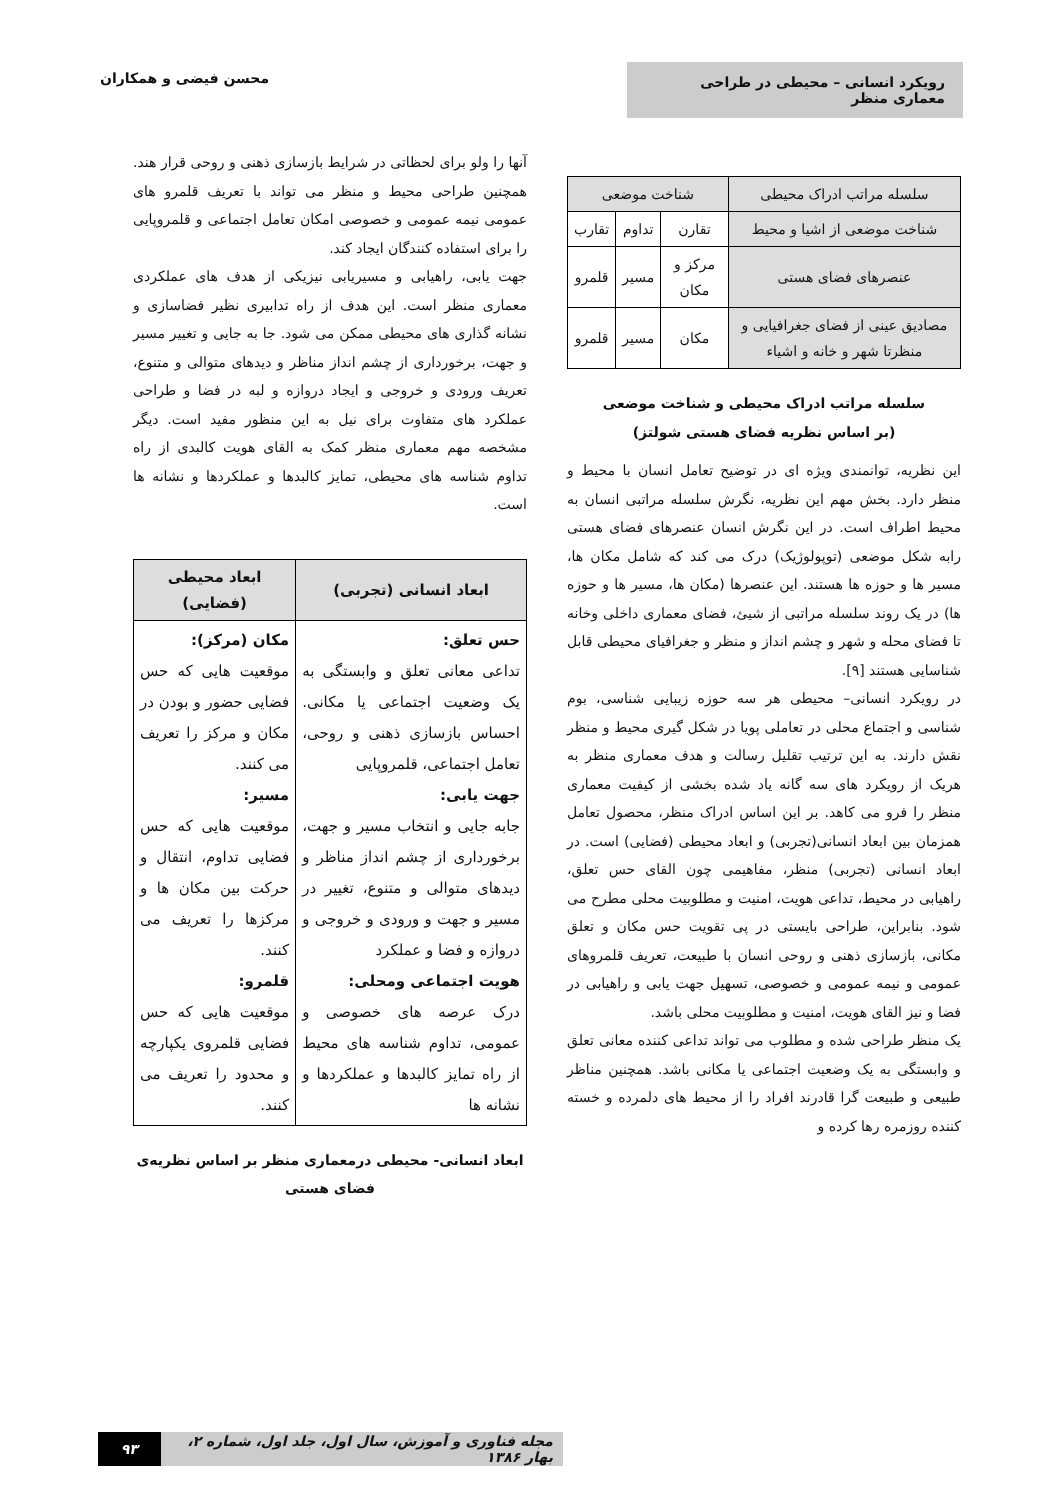رویکرد انسانی – محیطی در طراحی معماری منظر
محسن فیضی و همکاران
| سلسله مراتب ادراک محیطی | شناخت موضعی | | |
| شناخت موضعی از اشیا و محیط | تقارن | تداوم | تقارب |
| عنصرهای فضای هستی | مرکز و مکان | مسیر | قلمرو |
| مصادیق عینی از فضای جغرافیایی و منظرتا شهر و خانه و اشیاء | مکان | مسیر | قلمرو |
سلسله مراتب ادراک محیطی و شناخت موضعی
(بر اساس نظریه فضای هستی شولتز)
این نظریه، توانمندی ویژه ای در توضیح تعامل انسان با محیط و منظر دارد. بخش مهم این نظریه، نگرش سلسله مراتبی انسان به محیط اطراف است. در این نگرش انسان عنصرهای فضای هستی رابه شکل موضعی (توپولوژیک) درک می کند که شامل مکان ها، مسیر ها و حوزه ها هستند. این عنصرها (مکان ها، مسیر ها و حوزه ها) در یک روند سلسله مراتبی از شیئ، فضای معماری داخلی وخانه تا فضای محله و شهر و چشم انداز و منظر و جغرافیای محیطی قابل شناسایی هستند [۹].
در رویکرد انسانی– محیطی هر سه حوزه زیبایی شناسی، بوم شناسی و اجتماع محلی در تعاملی پویا در شکل گیری محیط و منظر نقش دارند. به این ترتیب تقلیل رسالت و هدف معماری منظر به هریک از رویکرد های سه گانه یاد شده بخشی از کیفیت معماری منظر را فرو می کاهد. بر این اساس ادراک منظر، محصول تعامل همزمان بین ابعاد انسانی(تجربی) و ابعاد محیطی (فضایی) است. در ابعاد انسانی (تجربی) منظر، مفاهیمی چون القای حس تعلق، راهیابی در محیط، تداعی هویت، امنیت و مطلوبیت محلی مطرح می شود. بنابراین، طراحی بایستی در پی تقویت حس مکان و تعلق مکانی، بازسازی ذهنی و روحی انسان با طبیعت، تعریف قلمروهای عمومی و نیمه عمومی و خصوصی، تسهیل جهت یابی و راهیابی در فضا و نیز القای هویت، امنیت و مطلوبیت محلی باشد.
یک منظر طراحی شده و مطلوب می تواند تداعی کننده معانی تعلق و وابستگی به یک وضعیت اجتماعی یا مکانی باشد. همچنین مناظر طبیعی و طبیعت گرا قادرند افراد را از محیط های دلمرده و خسته کننده روزمره رها کرده و
آنها را ولو برای لحظاتی در شرایط بازسازی ذهنی و روحی قرار هند. همچنین طراحی محیط و منظر می تواند با تعریف قلمرو های عمومی نیمه عمومی و خصوصی امکان تعامل اجتماعی و قلمروپایی را برای استفاده کنندگان ایجاد کند.
جهت یابی، راهیابی و مسیریابی نیزیکی از هدف های عملکردی معماری منظر است. این هدف از راه تدابیری نظیر فضاسازی و نشانه گذاری های محیطی ممکن می شود. جا به جایی و تغییر مسیر و جهت، برخورداری از چشم انداز مناظر و دیدهای متوالی و متنوع، تعریف ورودی و خروجی و ایجاد دروازه و لبه در فضا و طراحی عملکرد های متفاوت برای نیل به این منظور مفید است. دیگر مشخصه مهم معماری منظر کمک به القای هویت کالبدی از راه تداوم شناسه های محیطی، تمایز کالبدها و عملکردها و نشانه ها است.
| ابعاد انسانی (تجربی) | ابعاد محیطی (فضایی) |
| --- | --- |
| حس تعلق: تداعی معانی تعلق و وابستگی به یک وضعیت اجتماعی یا مکانی. احساس بازسازی ذهنی و روحی، تعامل اجتماعی، قلمروپایی جهت یابی: جابه جایی و انتخاب مسیر و جهت، برخورداری از چشم انداز مناظر و دیدهای متوالی و متنوع، تغییر در مسیر و جهت و ورودی و خروجی و دروازه و فضا و عملکرد هویت اجتماعی ومحلی: درک عرصه های خصوصی و عمومی، تداوم شناسه های محیط از راه تمایز کالبدها و عملکردها و نشانه ها | مکان (مرکز): موقعیت هایی که حس فضایی حضور و بودن در مکان و مرکز را تعریف می کنند. مسیر: موقعیت هایی که حس فضایی تداوم، انتقال و حرکت بین مکان ها و مرکزها را تعریف می کنند. قلمرو: موقعیت هایی که حس فضایی قلمروی یکپارچه و محدود را تعریف می کنند. |
ابعاد انسانی- محیطی درمعماری منظر بر اساس نظریه‌ی فضای هستی
مجله فناوری و آموزش، سال اول، جلد اول، شماره ۲، بهار ۱۳۸۶ ۹۳